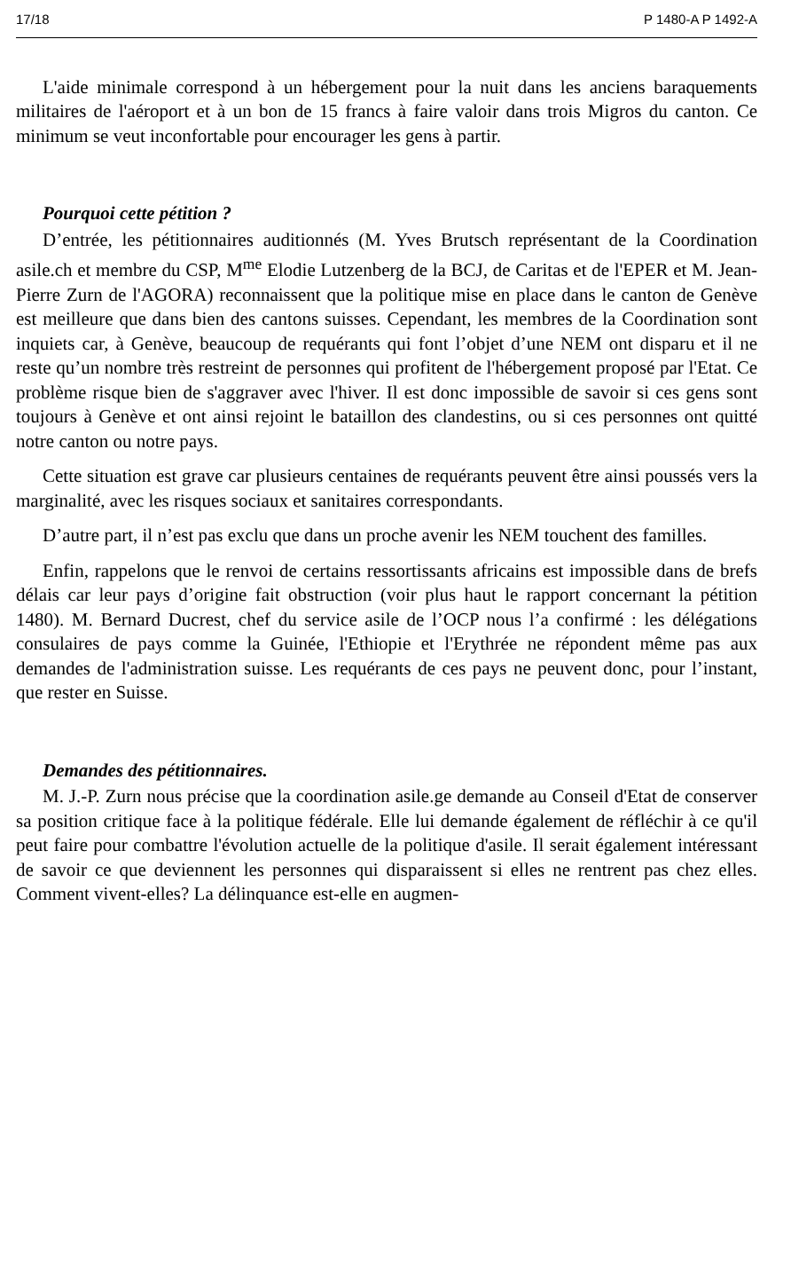17/18 P 1480-A P 1492-A
L'aide minimale correspond à un hébergement pour la nuit dans les anciens baraquements militaires de l'aéroport et à un bon de 15 francs à faire valoir dans trois Migros du canton. Ce minimum se veut inconfortable pour encourager les gens à partir.
Pourquoi cette pétition ?
D’entrée, les pétitionnaires auditionnés (M. Yves Brutsch représentant de la Coordination asile.ch et membre du CSP, M<sup>me</sup> Elodie Lutzenberg de la BCJ, de Caritas et de l'EPER et M. Jean-Pierre Zurn de l'AGORA) reconnaissent que la politique mise en place dans le canton de Genève est meilleure que dans bien des cantons suisses. Cependant, les membres de la Coordination sont inquiets car, à Genève, beaucoup de requérants qui font l’objet d’une NEM ont disparu et il ne reste qu’un nombre très restreint de personnes qui profitent de l'hébergement proposé par l'Etat. Ce problème risque bien de s'aggraver avec l'hiver. Il est donc impossible de savoir si ces gens sont toujours à Genève et ont ainsi rejoint le bataillon des clandestins, ou si ces personnes ont quitté notre canton ou notre pays.
Cette situation est grave car plusieurs centaines de requérants peuvent être ainsi poussés vers la marginalité, avec les risques sociaux et sanitaires correspondants.
D’autre part, il n’est pas exclu que dans un proche avenir les NEM touchent des familles.
Enfin, rappelons que le renvoi de certains ressortissants africains est impossible dans de brefs délais car leur pays d’origine fait obstruction (voir plus haut le rapport concernant la pétition 1480). M. Bernard Ducrest, chef du service asile de l’OCP nous l’a confirmé : les délégations consulaires de pays comme la Guinée, l'Ethiopie et l'Erythrée ne répondent même pas aux demandes de l'administration suisse. Les requérants de ces pays ne peuvent donc, pour l’instant, que rester en Suisse.
Demandes des pétitionnaires.
M. J.-P. Zurn nous précise que la coordination asile.ge demande au Conseil d'Etat de conserver sa position critique face à la politique fédérale. Elle lui demande également de réfléchir à ce qu'il peut faire pour combattre l'évolution actuelle de la politique d'asile. Il serait également intéressant de savoir ce que deviennent les personnes qui disparaissent si elles ne rentrent pas chez elles. Comment vivent-elles? La délinquance est-elle en augmen-